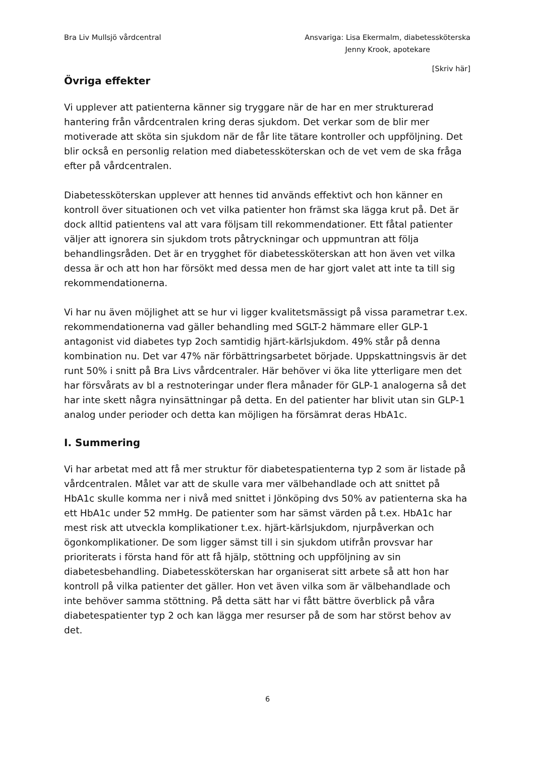Bra Liv Mullsjö vårdcentral Ansvariga: Lisa Ekermalm, diabetessköterska
Jenny Krook, apotekare
[Skriv här]
Övriga effekter
Vi upplever att patienterna känner sig tryggare när de har en mer strukturerad hantering från vårdcentralen kring deras sjukdom. Det verkar som de blir mer motiverade att sköta sin sjukdom när de får lite tätare kontroller och uppföljning. Det blir också en personlig relation med diabetessköterskan och de vet vem de ska fråga efter på vårdcentralen.
Diabetessköterskan upplever att hennes tid används effektivt och hon känner en kontroll över situationen och vet vilka patienter hon främst ska lägga krut på. Det är dock alltid patientens val att vara följsam till rekommendationer. Ett fåtal patienter väljer att ignorera sin sjukdom trots påtryckningar och uppmuntran att följa behandlingsråden. Det är en trygghet för diabetessköterskan att hon även vet vilka dessa är och att hon har försökt med dessa men de har gjort valet att inte ta till sig rekommendationerna.
Vi har nu även möjlighet att se hur vi ligger kvalitetsmässigt på vissa parametrar t.ex. rekommendationerna vad gäller behandling med SGLT-2 hämmare eller GLP-1 antagonist vid diabetes typ 2och samtidig hjärt-kärlsjukdom. 49% står på denna kombination nu. Det var 47% när förbättringsarbetet började. Uppskattningsvis är det runt 50% i snitt på Bra Livs vårdcentraler. Här behöver vi öka lite ytterligare men det har försvårats av bl a restnoteringar under flera månader för GLP-1 analogerna så det har inte skett några nyinsättningar på detta. En del patienter har blivit utan sin GLP-1 analog under perioder och detta kan möjligen ha försämrat deras HbA1c.
I. Summering
Vi har arbetat med att få mer struktur för diabetespatienterna typ 2 som är listade på vårdcentralen. Målet var att de skulle vara mer välbehandlade och att snittet på HbA1c skulle komma ner i nivå med snittet i Jönköping dvs 50% av patienterna ska ha ett HbA1c under 52 mmHg. De patienter som har sämst värden på t.ex. HbA1c har mest risk att utveckla komplikationer t.ex. hjärt-kärlsjukdom, njurpåverkan och ögonkomplikationer. De som ligger sämst till i sin sjukdom utifrån provsvar har prioriterats i första hand för att få hjälp, stöttning och uppföljning av sin diabetesbehandling. Diabetessköterskan har organiserat sitt arbete så att hon har kontroll på vilka patienter det gäller. Hon vet även vilka som är välbehandlade och inte behöver samma stöttning. På detta sätt har vi fått bättre överblick på våra diabetespatienter typ 2 och kan lägga mer resurser på de som har störst behov av det.
6